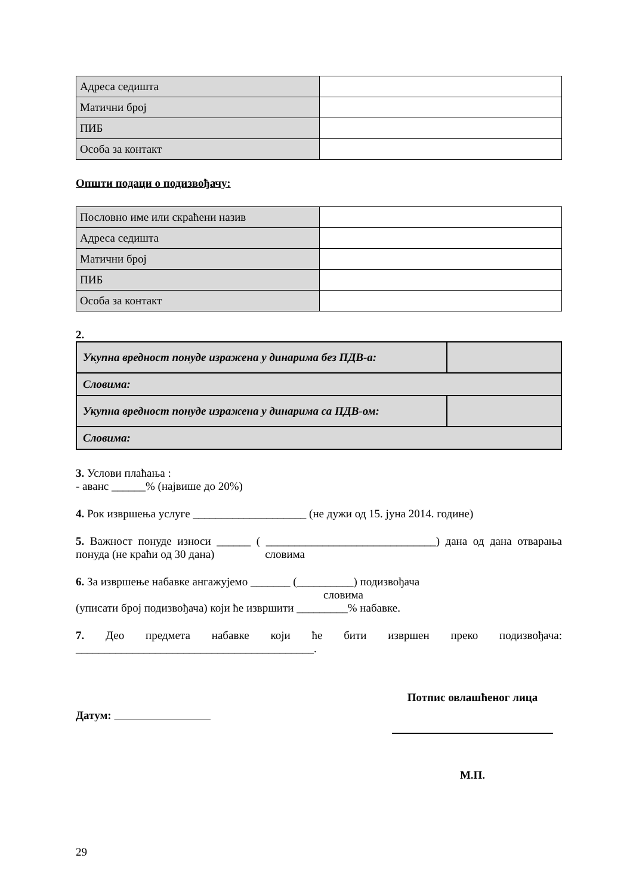| Адреса седишта | |
| Матични број | |
| ПИБ | |
| Особа за контакт | |
Општи подаци о подизвођачу:
| Пословно име или скраћени назив | |
| Адреса седишта | |
| Матични број | |
| ПИБ | |
| Особа за контакт | |
2.
| Укупна вредност понуде изражена у динарима без ПДВ-а: | |
| Словима: | |
| Укупна вредност понуде изражена у динарима са ПДВ-ом: | |
| Словима: | |
3. Услови плаћања :
- аванс ______% (највише до 20%)
4. Рок извршења услуге ____________________ (не дужи од 15. јуна 2014. године)
5. Важност понуде износи ______ ( ______________________________) дана од дана отварања понуда (не краћи од 30 дана) словима
6. За извршење набавке ангажујемо _______ (__________) подизвођача
словима
(уписати број подизвођача) који ће извршити _________% набавке.
7. Део предмета набавке који ће бити извршен преко подизвођача: __________________________________________.
Датум:
Потпис овлашћеног лица
М.П.
29